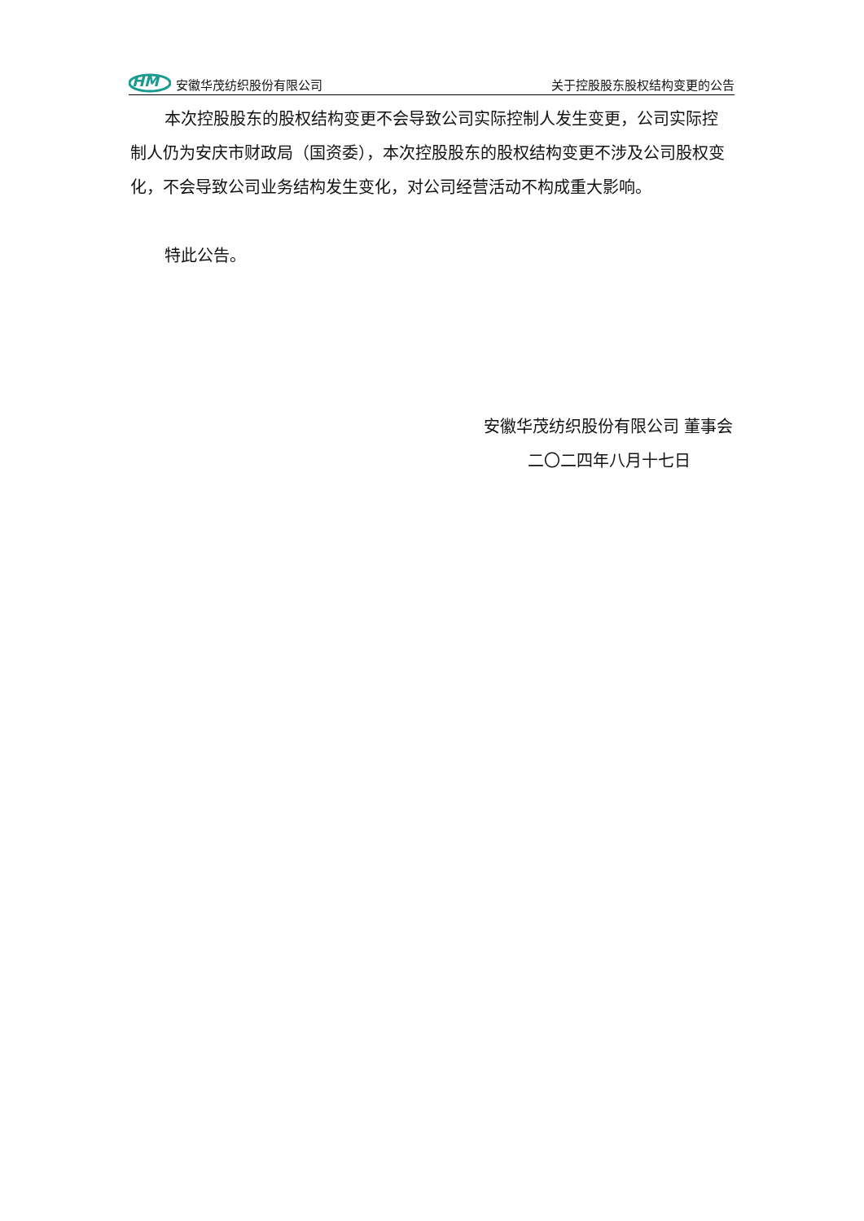HM
安徽华茂纺织股份有限公司
关于控股股东股权结构变更的公告
本次控股股东的股权结构变更不会导致公司实际控制人发生变更，公司实际控制人仍为安庆市财政局（国资委），本次控股股东的股权结构变更不涉及公司股权变化，不会导致公司业务结构发生变化，对公司经营活动不构成重大影响。
特此公告。
安徽华茂纺织股份有限公司 董事会
二〇二四年八月十七日